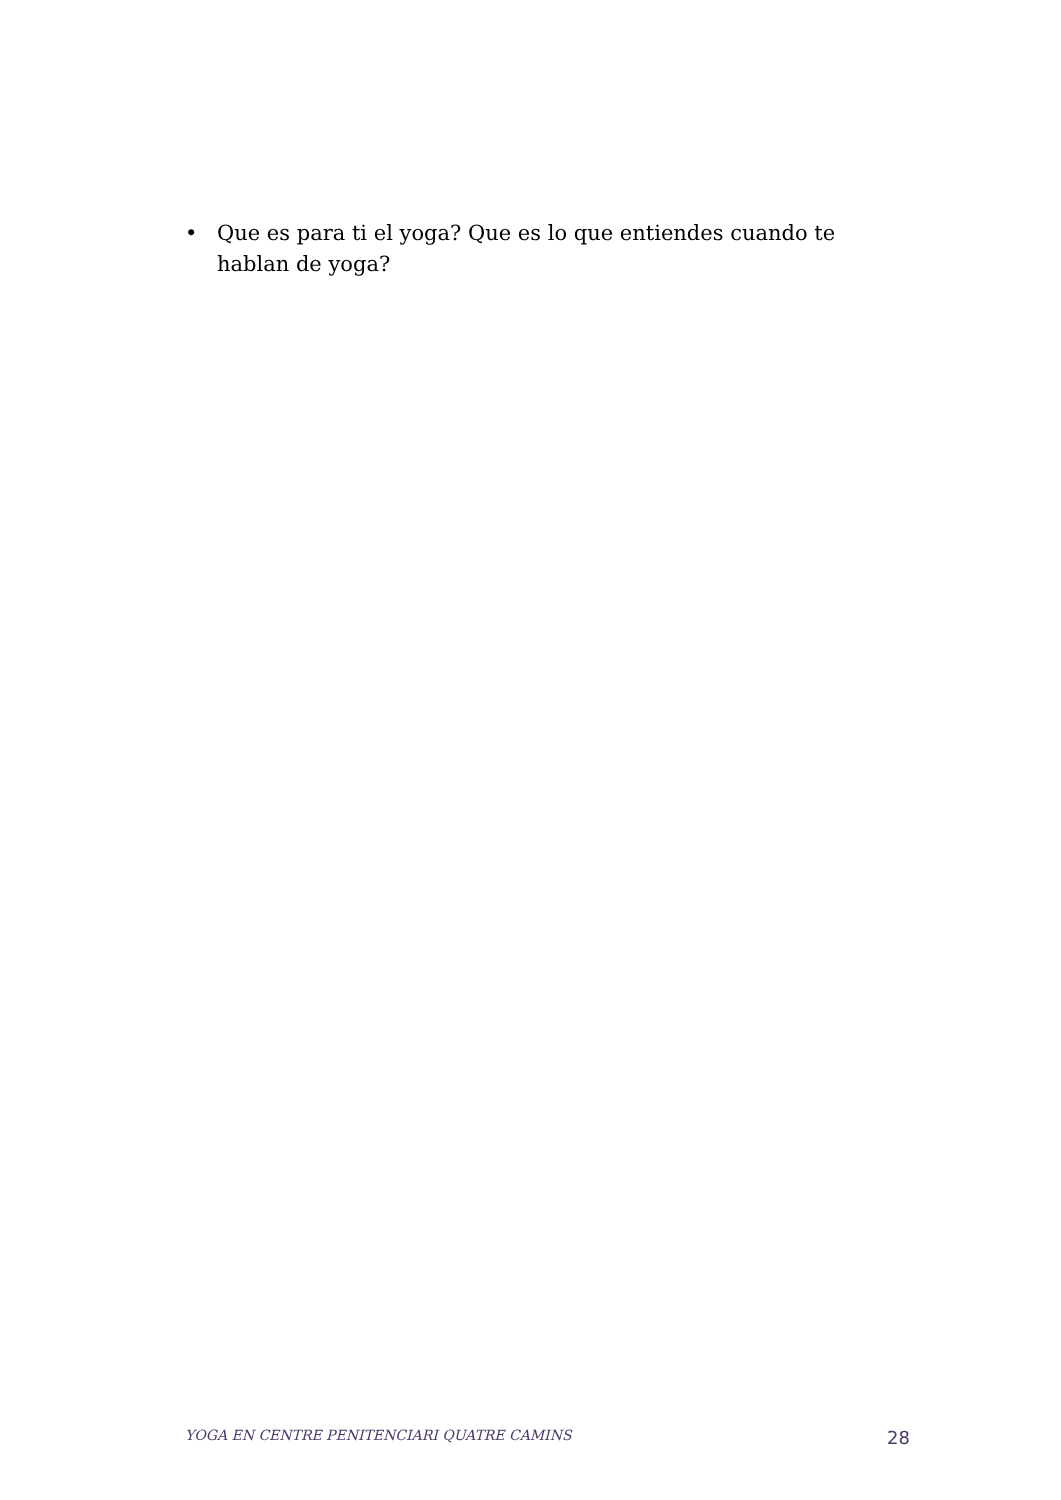• Que es para ti el yoga? Que es lo que entiendes cuando te hablan de yoga?
YOGA EN CENTRE PENITENCIARI QUATRE CAMINS 28